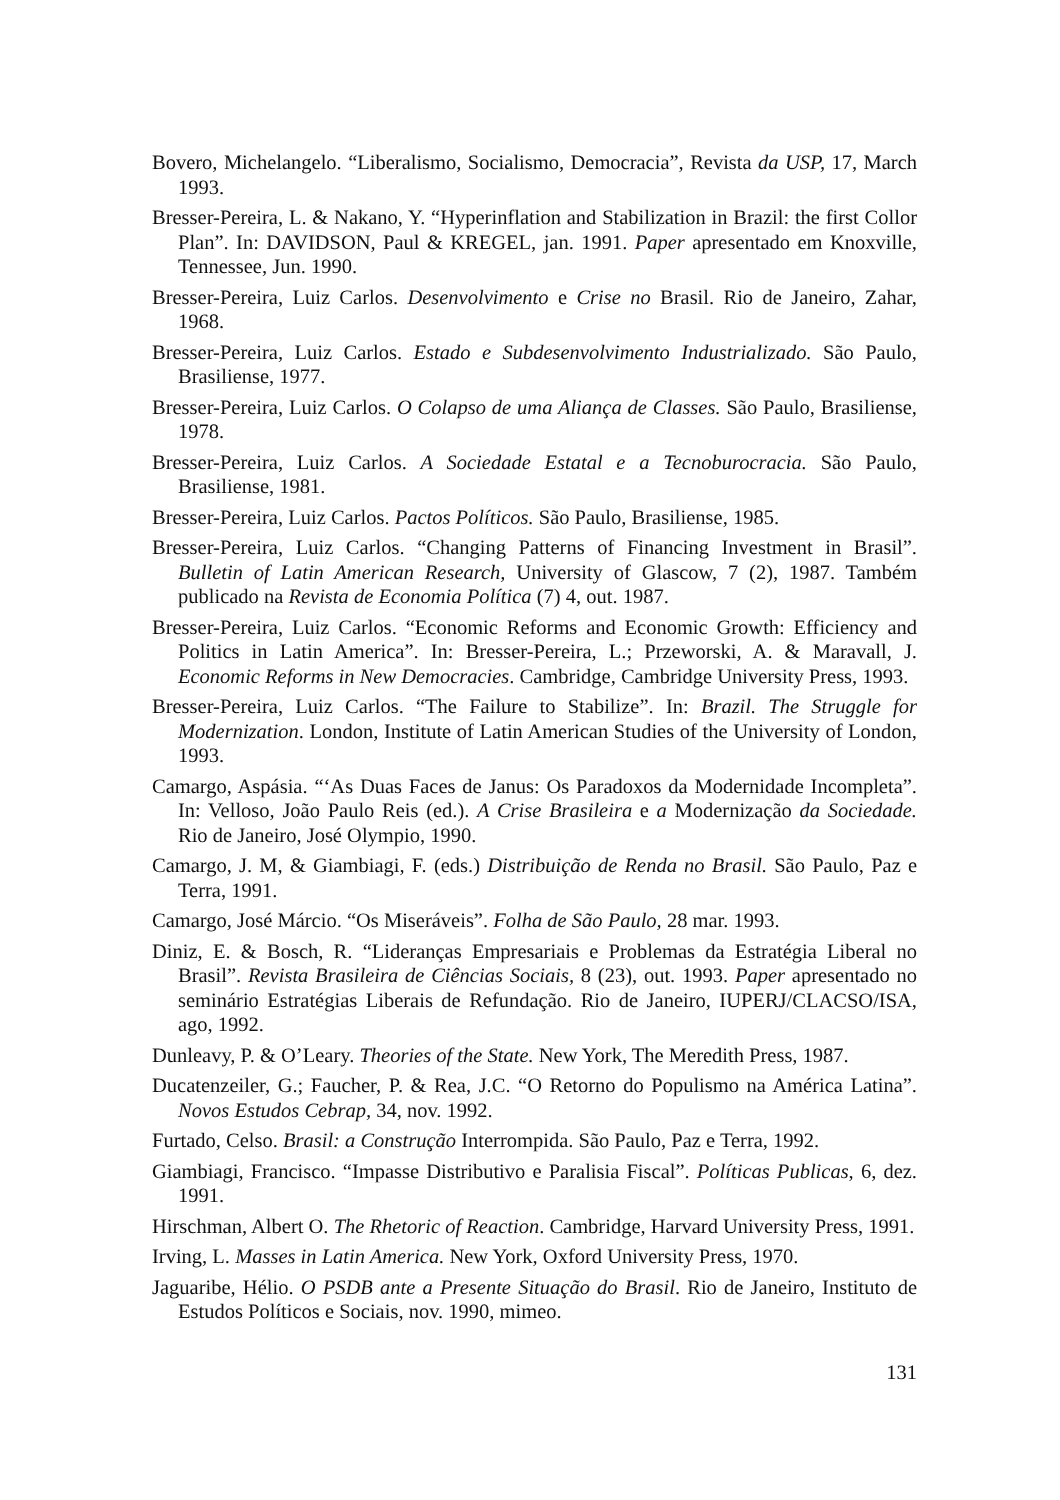Bovero, Michelangelo. “Liberalismo, Socialismo, Democracia”, Revista da USP, 17, March 1993.
Bresser-Pereira, L. & Nakano, Y. “Hyperinflation and Stabilization in Brazil: the first Collor Plan”. In: DAVIDSON, Paul & KREGEL, jan. 1991. Paper apresentado em Knoxville, Tennessee, Jun. 1990.
Bresser-Pereira, Luiz Carlos. Desenvolvimento e Crise no Brasil. Rio de Janeiro, Zahar, 1968.
Bresser-Pereira, Luiz Carlos. Estado e Subdesenvolvimento Industrializado. São Paulo, Brasiliense, 1977.
Bresser-Pereira, Luiz Carlos. O Colapso de uma Aliança de Classes. São Paulo, Brasiliense, 1978.
Bresser-Pereira, Luiz Carlos. A Sociedade Estatal e a Tecnoburocracia. São Paulo, Brasiliense, 1981.
Bresser-Pereira, Luiz Carlos. Pactos Políticos. São Paulo, Brasiliense, 1985.
Bresser-Pereira, Luiz Carlos. “Changing Patterns of Financing Investment in Brasil”. Bulletin of Latin American Research, University of Glascow, 7 (2), 1987. Também publicado na Revista de Economia Política (7) 4, out. 1987.
Bresser-Pereira, Luiz Carlos. “Economic Reforms and Economic Growth: Efficiency and Politics in Latin America”. In: Bresser-Pereira, L.; Przeworski, A. & Maravall, J. Economic Reforms in New Democracies. Cambridge, Cambridge University Press, 1993.
Bresser-Pereira, Luiz Carlos. “The Failure to Stabilize”. In: Brazil. The Struggle for Modernization. London, Institute of Latin American Studies of the University of London, 1993.
Camargo, Aspásia. “‘As Duas Faces de Janus: Os Paradoxos da Modernidade Incompleta”. In: Velloso, João Paulo Reis (ed.). A Crise Brasileira e a Modernização da Sociedade. Rio de Janeiro, José Olympio, 1990.
Camargo, J. M, & Giambiagi, F. (eds.) Distribuição de Renda no Brasil. São Paulo, Paz e Terra, 1991.
Camargo, José Márcio. “Os Miseráveis”. Folha de São Paulo, 28 mar. 1993.
Diniz, E. & Bosch, R. “Lideranças Empresariais e Problemas da Estratégia Liberal no Brasil”. Revista Brasileira de Ciências Sociais, 8 (23), out. 1993. Paper apresentado no seminário Estratégias Liberais de Refundação. Rio de Janeiro, IUPERJ/CLACSO/ISA, ago, 1992.
Dunleavy, P. & O’Leary. Theories of the State. New York, The Meredith Press, 1987.
Ducatenzeiler, G.; Faucher, P. & Rea, J.C. “O Retorno do Populismo na América Latina”. Novos Estudos Cebrap, 34, nov. 1992.
Furtado, Celso. Brasil: a Construção Interrompida. São Paulo, Paz e Terra, 1992.
Giambiagi, Francisco. “Impasse Distributivo e Paralisia Fiscal”. Políticas Publicas, 6, dez. 1991.
Hirschman, Albert O. The Rhetoric of Reaction. Cambridge, Harvard University Press, 1991.
Irving, L. Masses in Latin America. New York, Oxford University Press, 1970.
Jaguaribe, Hélio. O PSDB ante a Presente Situação do Brasil. Rio de Janeiro, Instituto de Estudos Políticos e Sociais, nov. 1990, mimeo.
131